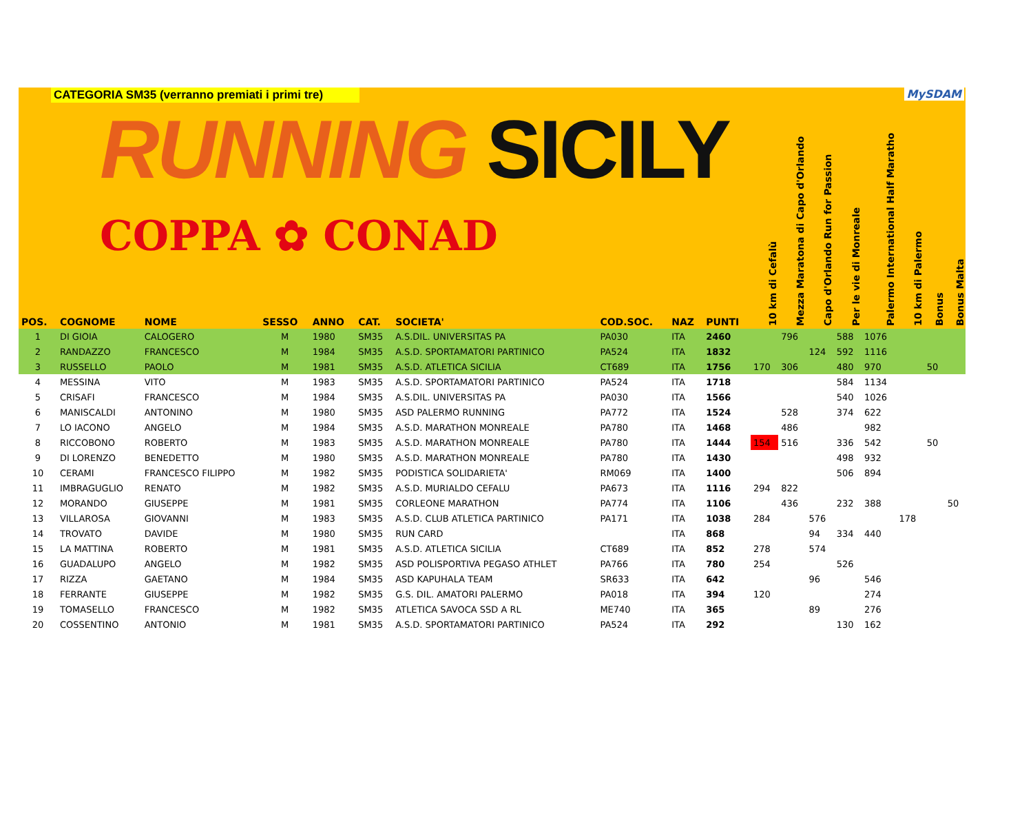CATEGORIA SM35 (verranno premiati i primi tre)
RUNNING SICILY
COPPA ✿ CONAD
MySDAM
| POS. | COGNOME | NOME | SESSO | ANNO | CAT. | SOCIETA' | COD.SOC. | NAZ | PUNTI | 10 km di Cefalù | Mezza Maratona di Capo d'Orlando | Capo d'Orlando Run for Passion | Per le vie di Monreale | Palermo International Half Maratho | 10 km di Palermo | Bonus | Bonus Malta |
| --- | --- | --- | --- | --- | --- | --- | --- | --- | --- | --- | --- | --- | --- | --- | --- | --- | --- |
| 1 | DI GIOIA | CALOGERO | M | 1980 | SM35 | A.S.DIL. UNIVERSITAS PA | PA030 | ITA | 2460 | | 796 | | 588 | 1076 | | | |
| 2 | RANDAZZO | FRANCESCO | M | 1984 | SM35 | A.S.D. SPORTAMATORI PARTINICO | PA524 | ITA | 1832 | | | 124 | 592 | 1116 | | | |
| 3 | RUSSELLO | PAOLO | M | 1981 | SM35 | A.S.D. ATLETICA SICILIA | CT689 | ITA | 1756 | 170 | 306 | | 480 | 970 | | 50 | |
| 4 | MESSINA | VITO | M | 1983 | SM35 | A.S.D. SPORTAMATORI PARTINICO | PA524 | ITA | 1718 | | | | 584 | 1134 | | | |
| 5 | CRISAFI | FRANCESCO | M | 1984 | SM35 | A.S.DIL. UNIVERSITAS PA | PA030 | ITA | 1566 | | | | 540 | 1026 | | | |
| 6 | MANISCALDI | ANTONINO | M | 1980 | SM35 | ASD PALERMO RUNNING | PA772 | ITA | 1524 | | 528 | | 374 | 622 | | | |
| 7 | LO IACONO | ANGELO | M | 1984 | SM35 | A.S.D. MARATHON MONREALE | PA780 | ITA | 1468 | | 486 | | | 982 | | | |
| 8 | RICCOBONO | ROBERTO | M | 1983 | SM35 | A.S.D. MARATHON MONREALE | PA780 | ITA | 1444 | 154 | 516 | | 336 | 542 | | 50 | |
| 9 | DI LORENZO | BENEDETTO | M | 1980 | SM35 | A.S.D. MARATHON MONREALE | PA780 | ITA | 1430 | | | | 498 | 932 | | | |
| 10 | CERAMI | FRANCESCO FILIPPO | M | 1982 | SM35 | PODISTICA SOLIDARIETA' | RM069 | ITA | 1400 | | | | 506 | 894 | | | |
| 11 | IMBRAGUGLIO | RENATO | M | 1982 | SM35 | A.S.D. MURIALDO CEFALU | PA673 | ITA | 1116 | 294 | 822 | | | | | | |
| 12 | MORANDO | GIUSEPPE | M | 1981 | SM35 | CORLEONE MARATHON | PA774 | ITA | 1106 | | 436 | | 232 | 388 | | | 50 |
| 13 | VILLAROSA | GIOVANNI | M | 1983 | SM35 | A.S.D. CLUB ATLETICA PARTINICO | PA171 | ITA | 1038 | 284 | | 576 | | | 178 | | |
| 14 | TROVATO | DAVIDE | M | 1980 | SM35 | RUN CARD | | ITA | 868 | | | 94 | 334 | 440 | | | |
| 15 | LA MATTINA | ROBERTO | M | 1981 | SM35 | A.S.D. ATLETICA SICILIA | CT689 | ITA | 852 | 278 | | 574 | | | | | |
| 16 | GUADALUPO | ANGELO | M | 1982 | SM35 | ASD POLISPORTIVA PEGASO ATHLET | PA766 | ITA | 780 | 254 | | | 526 | | | | |
| 17 | RIZZA | GAETANO | M | 1984 | SM35 | ASD KAPUHALA TEAM | SR633 | ITA | 642 | | | 96 | | 546 | | | |
| 18 | FERRANTE | GIUSEPPE | M | 1982 | SM35 | G.S. DIL. AMATORI PALERMO | PA018 | ITA | 394 | 120 | | | | 274 | | | |
| 19 | TOMASELLO | FRANCESCO | M | 1982 | SM35 | ATLETICA SAVOCA SSD A RL | ME740 | ITA | 365 | | | 89 | | 276 | | | |
| 20 | COSSENTINO | ANTONIO | M | 1981 | SM35 | A.S.D. SPORTAMATORI PARTINICO | PA524 | ITA | 292 | | | | 130 | 162 | | | |